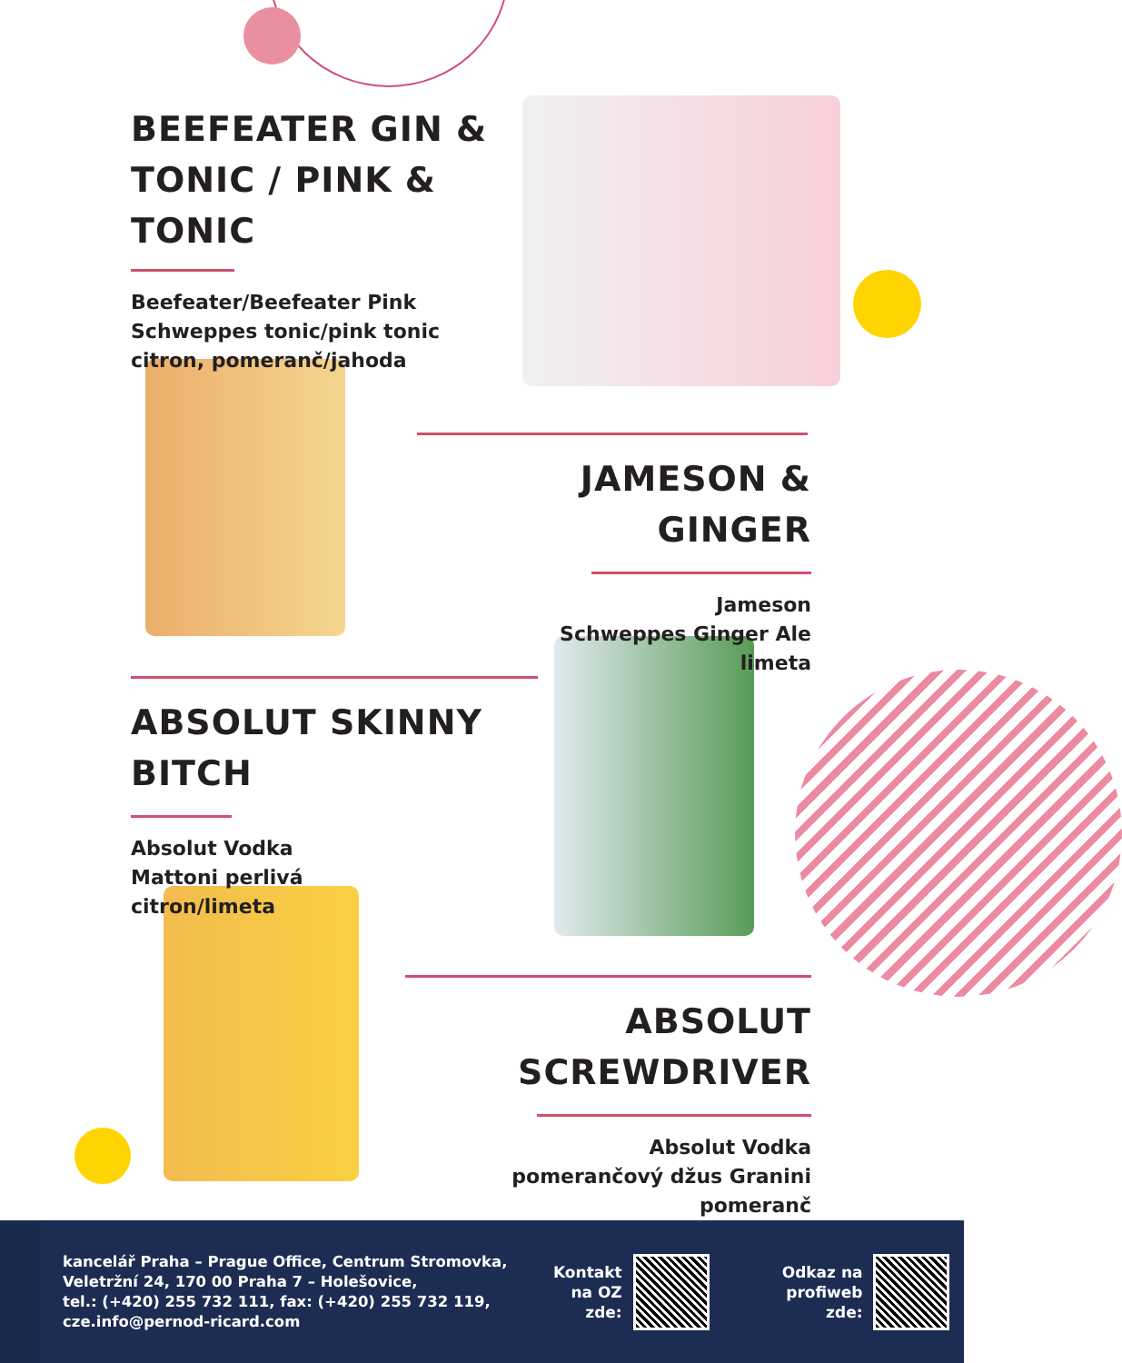BEEFEATER GIN & TONIC / PINK & TONIC
Beefeater/Beefeater Pink
Schweppes tonic/pink tonic
citron, pomeranč/jahoda
JAMESON & GINGER
Jameson
Schweppes Ginger Ale
limeta
ABSOLUT SKINNY BITCH
Absolut Vodka
Mattoni perlivá
citron/limeta
ABSOLUT SCREWDRIVER
Absolut Vodka
pomerančový džus Granini
pomeranč
kancelář Praha – Prague Office, Centrum Stromovka,
Veletržní 24, 170 00 Praha 7 – Holešovice,
tel.: (+420) 255 732 111, fax: (+420) 255 732 119,
cze.info@pernod-ricard.com
Kontakt
na OZ
zde:
Odkaz na
profiweb
zde: